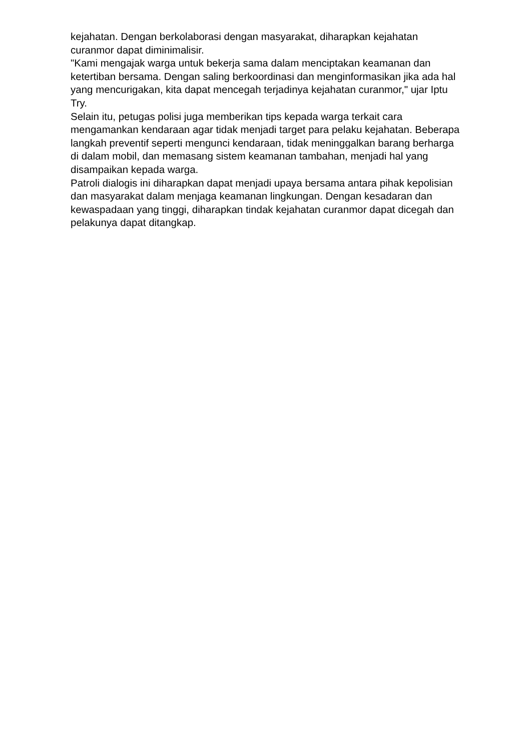kejahatan. Dengan berkolaborasi dengan masyarakat, diharapkan kejahatan curanmor dapat diminimalisir.
"Kami mengajak warga untuk bekerja sama dalam menciptakan keamanan dan ketertiban bersama. Dengan saling berkoordinasi dan menginformasikan jika ada hal yang mencurigakan, kita dapat mencegah terjadinya kejahatan curanmor," ujar Iptu Try.
Selain itu, petugas polisi juga memberikan tips kepada warga terkait cara mengamankan kendaraan agar tidak menjadi target para pelaku kejahatan. Beberapa langkah preventif seperti mengunci kendaraan, tidak meninggalkan barang berharga di dalam mobil, dan memasang sistem keamanan tambahan, menjadi hal yang disampaikan kepada warga.
Patroli dialogis ini diharapkan dapat menjadi upaya bersama antara pihak kepolisian dan masyarakat dalam menjaga keamanan lingkungan. Dengan kesadaran dan kewaspadaan yang tinggi, diharapkan tindak kejahatan curanmor dapat dicegah dan pelakunya dapat ditangkap.